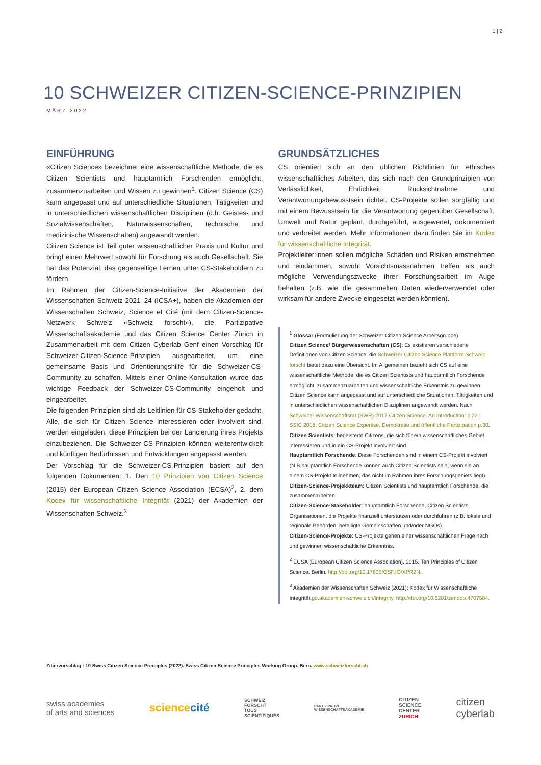1 | 2
10 SCHWEIZER CITIZEN-SCIENCE-PRINZIPIEN
MÄRZ 2022
EINFÜHRUNG
«Citizen Science» bezeichnet eine wissenschaftliche Methode, die es Citizen Scientists und hauptamtlich Forschenden ermöglicht, zusammenzuarbeiten und Wissen zu gewinnen<sup>1</sup>. Citizen Science (CS) kann angepasst und auf unterschiedliche Situationen, Tätigkeiten und in unterschiedlichen wissenschaftlichen Disziplinen (d.h. Geistes- und Sozialwissenschaften, Naturwissenschaften, technische und medizinische Wissenschaften) angewandt werden.
Citizen Science ist Teil guter wissenschaftlicher Praxis und Kultur und bringt einen Mehrwert sowohl für Forschung als auch Gesellschaft. Sie hat das Potenzial, das gegenseitige Lernen unter CS-Stakeholdern zu fördern.
Im Rahmen der Citizen-Science-Initiative der Akademien der Wissenschaften Schweiz 2021–24 (ICSA+), haben die Akademien der Wissenschaften Schweiz, Science et Cité (mit dem Citizen-Science-Netzwerk Schweiz «Schweiz forscht»), die Partizipative Wissenschaftsakademie und das Citizen Science Center Zürich in Zusammenarbeit mit dem Citizen Cyberlab Genf einen Vorschlag für Schweizer-Citizen-Science-Prinzipien ausgearbeitet, um eine gemeinsame Basis und Orientierungshilfe für die Schweizer-CS-Community zu schaffen. Mittels einer Online-Konsultation wurde das wichtige Feedback der Schweizer-CS-Community eingeholt und eingearbeitet.
Die folgenden Prinzipien sind als Leitlinien für CS-Stakeholder gedacht. Alle, die sich für Citizen Science interessieren oder involviert sind, werden eingeladen, diese Prinzipien bei der Lancierung ihres Projekts einzubeziehen. Die Schweizer-CS-Prinzipien können weiterentwickelt und künftigen Bedürfnissen und Entwicklungen angepasst werden.
Der Vorschlag für die Schweizer-CS-Prinzipien basiert auf den folgenden Dokumenten: 1. Den 10 Prinzipien von Citizen Science (2015) der European Citizen Science Association (ECSA)<sup>2</sup>, 2. dem Kodex für wissenschaftliche Integrität (2021) der Akademien der Wissenschaften Schweiz.<sup>3</sup>
GRUNDSÄTZLICHES
CS orientiert sich an den üblichen Richtlinien für ethisches wissenschaftliches Arbeiten, das sich nach den Grundprinzipien von Verlässlichkeit, Ehrlichkeit, Rücksichtnahme und Verantwortungsbewusstsein richtet. CS-Projekte sollen sorgfältig und mit einem Bewusstsein für die Verantwortung gegenüber Gesellschaft, Umwelt und Natur geplant, durchgeführt, ausgewertet, dokumentiert und verbreitet werden. Mehr Informationen dazu finden Sie im Kodex für wissenschaftliche Integrität.
Projektleiter:innen sollen mögliche Schäden und Risiken ernstnehmen und eindämmen, sowohl Vorsichtsmassnahmen treffen als auch mögliche Verwendungszwecke ihrer Forschungsarbeit im Auge behalten (z.B. wie die gesammelten Daten wiederverwendet oder wirksam für andere Zwecke eingesetzt werden könnten).
<sup>1</sup> Glossar (Formulierung der Schweizer Citizen Science Arbeitsgruppe)
Citizen Science/ Bürgerwissenschaften (CS): Es existieren verschiedene Definitionen von Citizen Science, die Schweizer Citizen Science Plattform Schweiz forscht bietet dazu eine Übersicht. Im Allgemeinen bezieht sich CS auf eine wissenschaftliche Methode, die es Citizen Scientists und hauptamtlich Forschende ermöglicht, zusammenzuarbeiten und wissenschaftliche Erkenntnis zu gewinnen. Citizen Science kann angepasst und auf unterschiedliche Situationen, Tätigkeiten und in unterschiedlichen wissenschaftlichen Disziplinen angewandt werden. Nach Schweizer Wissenschaftsrat (SWR) 2017 Citizen Science. An Introduction: p.22.; SSIC 2018: Citizen Science Expertise, Demokratie und öffentliche Partizipation p.30.
Citizen Scientists: begeisterte Citizens, die sich für ein wissenschaftliches Gebiet interessieren und in ein CS-Projekt involviert sind.
Hauptamtlich Forschende: Diese Forschenden sind in einem CS-Projekt involviert (N.B.hauptamtlich Forschende können auch Citizen Scientists sein, wenn sie an einem CS-Projekt teilnehmen, das nicht im Rahmen ihres Forschungsgebiets liegt).
Citizen-Science-Projekkteam: Citizen Scientists und hauptamtlich Forschende, die zusammenarbeiten.
Citizen-Science-Stakeholder: hauptamtlich Forschende, Citizen Scientists, Organisationen, die Projekte finanziell unterstützen oder durchführen (z.B. lokale und regionale Behörden, beteiligte Gemeinschaften und/oder NGOs).
Citizen-Science-Projekte: CS-Projekte gehen einer wissenschaftlichen Frage nach und gewinnen wissenschaftliche Erkenntnis.
<sup>2</sup> ECSA (European Citizen Science Association). 2015. Ten Principles of Citizen Science. Berlin. http://doi.org/10.17605/OSF.IO/XPR2N.
<sup>3</sup> Akademien der Wissenschaften Schweiz (2021): Kodex für Wissenschaftliche Integrität.go.akademien-schweiz.ch/integrity. http://doi.org/10.5281/zenodo.4707584.
Zitiervorschlag : 10 Swiss Citizen Science Principles (2022). Swiss Citizen Science Principles Working Group. Bern. www.schweizforscht.ch
swiss academies
of arts and sciences
sciencecité
SCHWEIZ
FORSCHT
TOUS
SCIENTIFIQUES
PARTIZIPATIVE
WISSENSCHAFTSAKADEMIE
CITIZEN
SCIENCE
CENTER
ZURICH
citizen
cyberlab